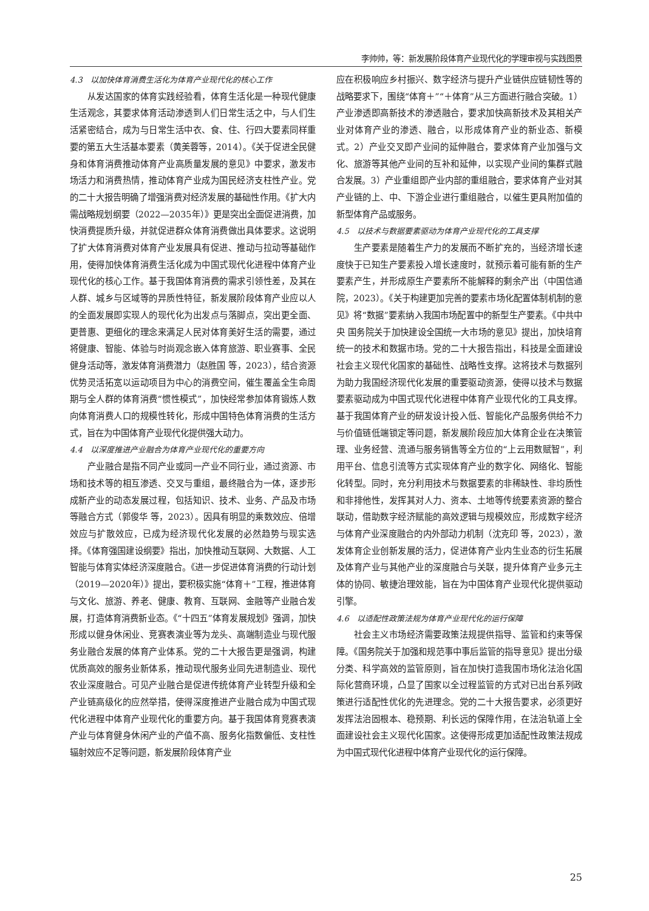李帅帅，等：新发展阶段体育产业现代化的学理审视与实践图景
4.3　以加快体育消费生活化为体育产业现代化的核心工作
从发达国家的体育实践经验看，体育生活化是一种现代健康生活观念，其要求体育活动渗透到人们日常生活之中，与人们生活紧密结合，成为与日常生活中衣、食、住、行四大要素同样重要的第五大生活基本要素（黄美蓉等，2014）。《关于促进全民健身和体育消费推动体育产业高质量发展的意见》中要求，激发市场活力和消费热情，推动体育产业成为国民经济支柱性产业。党的二十大报告明确了增强消费对经济发展的基础性作用。《扩大内需战略规划纲要（2022—2035年）》更是突出全面促进消费，加快消费提质升级，并就促进群众体育消费做出具体要求。这说明了扩大体育消费对体育产业发展具有促进、推动与拉动等基础作用，使得加快体育消费生活化成为中国式现代化进程中体育产业现代化的核心工作。基于我国体育消费的需求引领性差，及其在人群、城乡与区域等的异质性特征，新发展阶段体育产业应以人的全面发展即实现人的现代化为出发点与落脚点，突出更全面、更普惠、更细化的理念来满足人民对体育美好生活的需要，通过将健康、智能、体验与时尚观念嵌入体育旅游、职业赛事、全民健身活动等，激发体育消费潜力（赵胜国 等，2023），结合资源优势灵活拓宽以运动项目为中心的消费空间，催生覆盖全生命周期与全人群的体育消费“惯性模式”，加快经常参加体育锻炼人数向体育消费人口的规模性转化，形成中国特色体育消费的生活方式，旨在为中国体育产业现代化提供强大动力。
4.4　以深度推进产业融合为体育产业现代化的重要方向
产业融合是指不同产业或同一产业不同行业，通过资源、市场和技术等的相互渗透、交叉与重组，最终融合为一体，逐步形成新产业的动态发展过程，包括知识、技术、业务、产品及市场等融合方式（郭俊华 等，2023）。因具有明显的乘数效应、倍增效应与扩散效应，已成为经济现代化发展的必然趋势与现实选择。《体育强国建设纲要》指出，加快推动互联网、大数据、人工智能与体育实体经济深度融合。《进一步促进体育消费的行动计划（2019—2020年）》提出，要积极实施“体育＋”工程，推进体育与文化、旅游、养老、健康、教育、互联网、金融等产业融合发展，打造体育消费新业态。《“十四五”体育发展规划》强调，加快形成以健身休闲业、竞赛表演业等为龙头、高端制造业与现代服务业融合发展的体育产业体系。党的二十大报告更是强调，构建优质高效的服务业新体系，推动现代服务业同先进制造业、现代农业深度融合。可见产业融合是促进传统体育产业转型升级和全产业链高级化的应然举措，使得深度推进产业融合成为中国式现代化进程中体育产业现代化的重要方向。基于我国体育竞赛表演产业与体育健身休闲产业的产值不高、服务化指数偏低、支柱性辐射效应不足等问题，新发展阶段体育产业
应在积极响应乡村振兴、数字经济与提升产业链供应链韧性等的战略要求下，围绕“体育＋”“＋体育”从三方面进行融合突破。1）产业渗透即高新技术的渗透融合，要求加快高新技术及其相关产业对体育产业的渗透、融合，以形成体育产业的新业态、新模式。2）产业交叉即产业间的延伸融合，要求体育产业加强与文化、旅游等其他产业间的互补和延伸，以实现产业间的集群式融合发展。3）产业重组即产业内部的重组融合，要求体育产业对其产业链的上、中、下游企业进行重组融合，以催生更具附加值的新型体育产品或服务。
4.5　以技术与数据要素驱动为体育产业现代化的工具支撑
生产要素是随着生产力的发展而不断扩充的，当经济增长速度快于已知生产要素投入增长速度时，就预示着可能有新的生产要素产生，并形成原生产要素所不能解释的剩余产出（中国信通院，2023）。《关于构建更加完善的要素市场化配置体制机制的意见》将“数据”要素纳入我国市场配置中的新型生产要素。《中共中央 国务院关于加快建设全国统一大市场的意见》提出，加快培育统一的技术和数据市场。党的二十大报告指出，科技是全面建设社会主义现代化国家的基础性、战略性支撑。这将技术与数据列为助力我国经济现代化发展的重要驱动资源，使得以技术与数据要素驱动成为中国式现代化进程中体育产业现代化的工具支撑。基于我国体育产业的研发设计投入低、智能化产品服务供给不力与价值链低端锁定等问题，新发展阶段应加大体育企业在决策管理、业务经营、流通与服务销售等全方位的“上云用数赋智”，利用平台、信息引流等方式实现体育产业的数字化、网络化、智能化转型。同时，充分利用技术与数据要素的非稀缺性、非均质性和非排他性，发挥其对人力、资本、土地等传统要素资源的整合联动，借助数字经济赋能的高效逻辑与规模效应，形成数字经济与体育产业深度融合的内外部动力机制（沈克印 等，2023），激发体育企业创新发展的活力，促进体育产业内生业态的衍生拓展及体育产业与其他产业的深度融合与关联，提升体育产业多元主体的协同、敏捷治理效能，旨在为中国体育产业现代化提供驱动引擎。
4.6　以适配性政策法规为体育产业现代化的运行保障
社会主义市场经济需要政策法规提供指导、监管和约束等保障。《国务院关于加强和规范事中事后监管的指导意见》提出分级分类、科学高效的监管原则，旨在加快打造我国市场化法治化国际化营商环境，凸显了国家以全过程监管的方式对已出台系列政策进行适配性优化的先进理念。党的二十大报告要求，必须更好发挥法治固根本、稳预期、利长远的保障作用，在法治轨道上全面建设社会主义现代化国家。这使得形成更加适配性政策法规成为中国式现代化进程中体育产业现代化的运行保障。
25